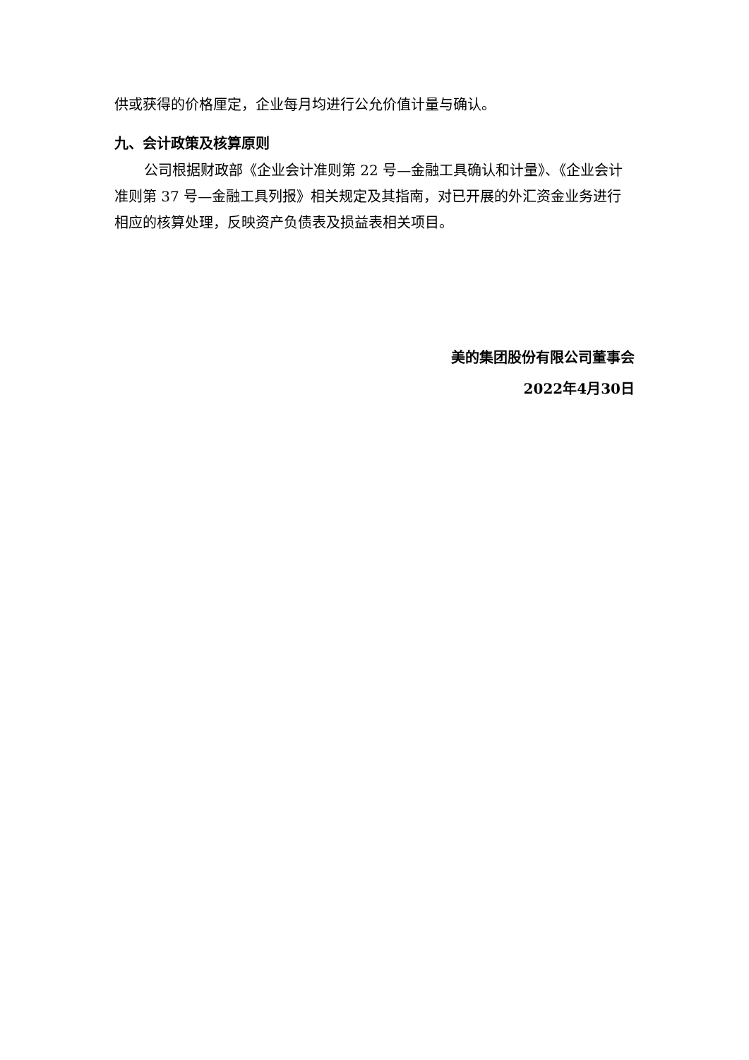供或获得的价格厘定，企业每月均进行公允价值计量与确认。
九、会计政策及核算原则
公司根据财政部《企业会计准则第 22 号—金融工具确认和计量》、《企业会计准则第 37 号—金融工具列报》相关规定及其指南，对已开展的外汇资金业务进行相应的核算处理，反映资产负债表及损益表相关项目。
美的集团股份有限公司董事会
2022年4月30日